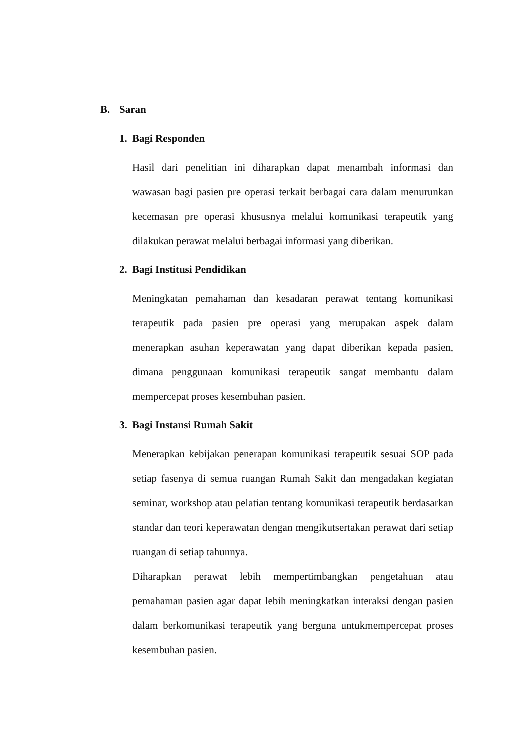B. Saran
1. Bagi Responden
Hasil dari penelitian ini diharapkan dapat menambah informasi dan wawasan bagi pasien pre operasi terkait berbagai cara dalam menurunkan kecemasan pre operasi khususnya melalui komunikasi terapeutik yang dilakukan perawat melalui berbagai informasi yang diberikan.
2. Bagi Institusi Pendidikan
Meningkatan pemahaman dan kesadaran perawat tentang komunikasi terapeutik pada pasien pre operasi yang merupakan aspek dalam menerapkan asuhan keperawatan yang dapat diberikan kepada pasien, dimana penggunaan komunikasi terapeutik sangat membantu dalam mempercepat proses kesembuhan pasien.
3. Bagi Instansi Rumah Sakit
Menerapkan kebijakan penerapan komunikasi terapeutik sesuai SOP pada setiap fasenya di semua ruangan Rumah Sakit dan mengadakan kegiatan seminar, workshop atau pelatian tentang komunikasi terapeutik berdasarkan standar dan teori keperawatan dengan mengikutsertakan perawat dari setiap ruangan di setiap tahunnya.
Diharapkan perawat lebih mempertimbangkan pengetahuan atau pemahaman pasien agar dapat lebih meningkatkan interaksi dengan pasien dalam berkomunikasi terapeutik yang berguna untukmempercepat proses kesembuhan pasien.